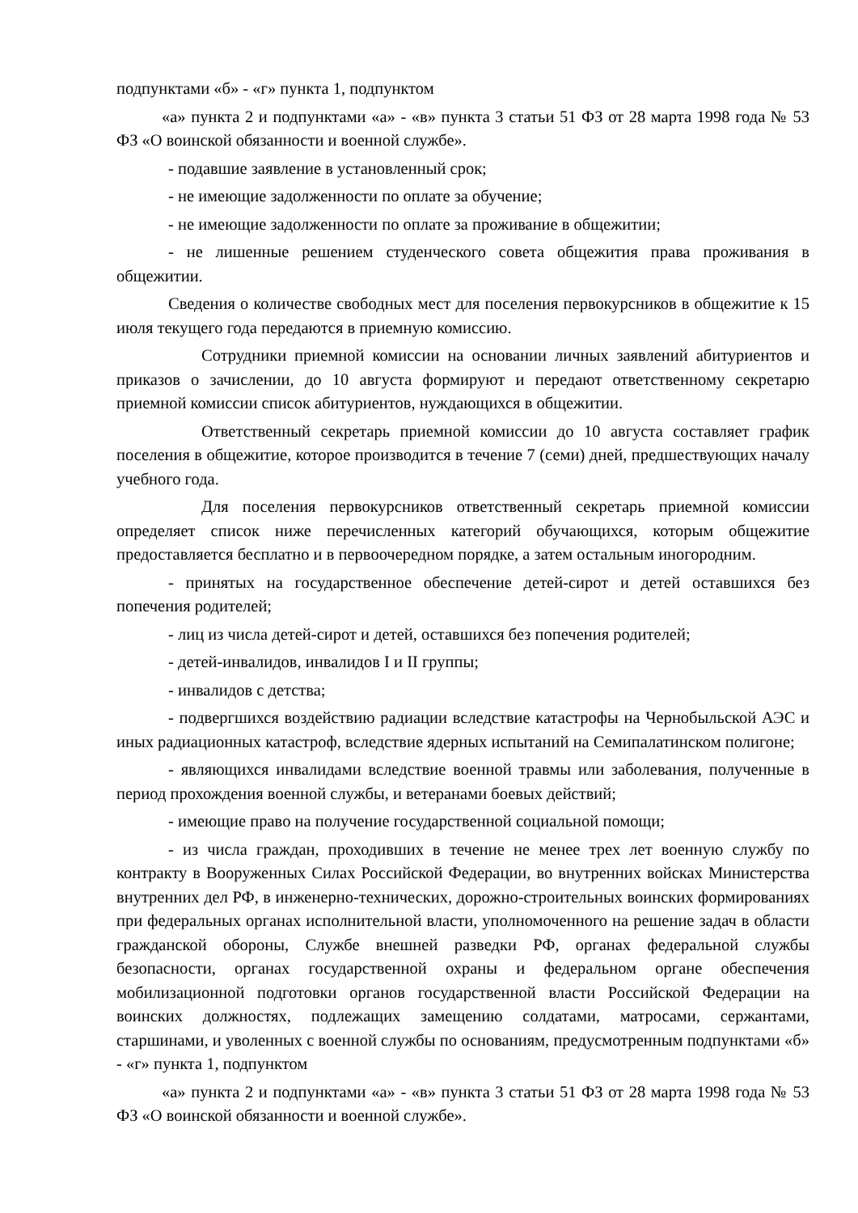подпунктами «б» - «г» пункта 1, подпунктом
«а» пункта 2 и подпунктами «а» - «в» пункта 3 статьи 51 ФЗ от 28 марта 1998 года № 53 ФЗ «О воинской обязанности и военной службе».
- подавшие заявление в установленный срок;
- не имеющие задолженности по оплате за обучение;
- не имеющие задолженности по оплате за проживание в общежитии;
- не лишенные решением студенческого совета общежития права проживания в общежитии.
Сведения о количестве свободных мест для поселения первокурсников в общежитие к 15 июля текущего года передаются в приемную комиссию.
Сотрудники приемной комиссии на основании личных заявлений абитуриентов и приказов о зачислении, до 10 августа формируют и передают ответственному секретарю приемной комиссии список абитуриентов, нуждающихся в общежитии.
Ответственный секретарь приемной комиссии до 10 августа составляет график поселения в общежитие, которое производится в течение 7 (семи) дней, предшествующих началу учебного года.
Для поселения первокурсников ответственный секретарь приемной комиссии определяет список ниже перечисленных категорий обучающихся, которым общежитие предоставляется бесплатно и в первоочередном порядке, а затем остальным иногородним.
- принятых на государственное обеспечение детей-сирот и детей оставшихся без попечения родителей;
- лиц из числа детей-сирот и детей, оставшихся без попечения родителей;
- детей-инвалидов, инвалидов I и II группы;
- инвалидов с детства;
- подвергшихся воздействию радиации вследствие катастрофы на Чернобыльской АЭС и иных радиационных катастроф, вследствие ядерных испытаний на Семипалатинском полигоне;
- являющихся инвалидами вследствие военной травмы или заболевания, полученные в период прохождения военной службы, и ветеранами боевых действий;
- имеющие право на получение государственной социальной помощи;
- из числа граждан, проходивших в течение не менее трех лет военную службу по контракту в Вооруженных Силах Российской Федерации, во внутренних войсках Министерства внутренних дел РФ, в инженерно-технических, дорожно-строительных воинских формированиях при федеральных органах исполнительной власти, уполномоченного на решение задач в области гражданской обороны, Службе внешней разведки РФ, органах федеральной службы безопасности, органах государственной охраны и федеральном органе обеспечения мобилизационной подготовки органов государственной власти Российской Федерации на воинских должностях, подлежащих замещению солдатами, матросами, сержантами, старшинами, и уволенных с военной службы по основаниям, предусмотренным подпунктами «б» - «г» пункта 1, подпунктом
«а» пункта 2 и подпунктами «а» - «в» пункта 3 статьи 51 ФЗ от 28 марта 1998 года № 53 ФЗ «О воинской обязанности и военной службе».